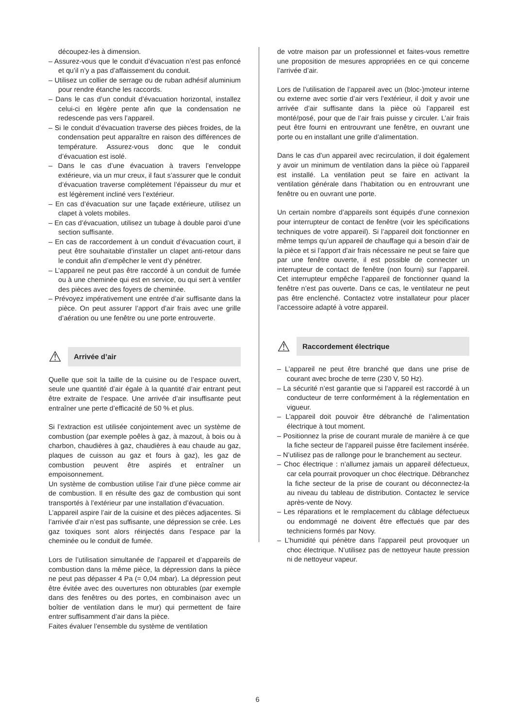découpez-les à dimension.
– Assurez-vous que le conduit d’évacuation n’est pas enfoncé et qu’il n’y a pas d’affaissement du conduit.
– Utilisez un collier de serrage ou de ruban adhésif aluminium pour rendre étanche les raccords.
– Dans le cas d’un conduit d’évacuation horizontal, installez celui-ci en légère pente afin que la condensation ne redescende pas vers l’appareil.
– Si le conduit d’évacuation traverse des pièces froides, de la condensation peut apparaître en raison des différences de température. Assurez-vous donc que le conduit d’évacuation est isolé.
– Dans le cas d’une évacuation à travers l’enveloppe extérieure, via un mur creux, il faut s’assurer que le conduit d’évacuation traverse complètement l’épaisseur du mur et est légèrement incliné vers l’extérieur.
– En cas d’évacuation sur une façade extérieure, utilisez un clapet à volets mobiles.
– En cas d’évacuation, utilisez un tubage à double paroi d’une section suffisante.
– En cas de raccordement à un conduit d’évacuation court, il peut être souhaitable d’installer un clapet anti-retour dans le conduit afin d’empêcher le vent d’y pénétrer.
– L’appareil ne peut pas être raccordé à un conduit de fumée ou à une cheminée qui est en service, ou qui sert à ventiler des pièces avec des foyers de cheminée.
– Prévoyez impérativement une entrée d’air suffisante dans la pièce. On peut assurer l’apport d’air frais avec une grille d’aération ou une fenêtre ou une porte entrouverte.
⚠ Arrivée d’air
Quelle que soit la taille de la cuisine ou de l’espace ouvert, seule une quantité d’air égale à la quantité d’air entrant peut être extraite de l’espace. Une arrivée d’air insuffisante peut entraîner une perte d’efficacité de 50 % et plus.
Si l’extraction est utilisée conjointement avec un système de combustion (par exemple poêles à gaz, à mazout, à bois ou à charbon, chaudières à gaz, chaudières à eau chaude au gaz, plaques de cuisson au gaz et fours à gaz), les gaz de combustion peuvent être aspirés et entraîner un empoisonnement.
Un système de combustion utilise l’air d’une pièce comme air de combustion. Il en résulte des gaz de combustion qui sont transportés à l’extérieur par une installation d’évacuation.
L’appareil aspire l’air de la cuisine et des pièces adjacentes. Si l’arrivée d’air n’est pas suffisante, une dépression se crée. Les gaz toxiques sont alors réinjectés dans l’espace par la cheminée ou le conduit de fumée.
Lors de l’utilisation simultanée de l’appareil et d’appareils de combustion dans la même pièce, la dépression dans la pièce ne peut pas dépasser 4 Pa (= 0,04 mbar). La dépression peut être évitée avec des ouvertures non obturables (par exemple dans des fenêtres ou des portes, en combinaison avec un boîtier de ventilation dans le mur) qui permettent de faire entrer suffisamment d’air dans la pièce.
Faites évaluer l’ensemble du système de ventilation
de votre maison par un professionnel et faites-vous remettre une proposition de mesures appropriées en ce qui concerne l’arrivée d’air.
Lors de l’utilisation de l’appareil avec un (bloc-)moteur interne ou externe avec sortie d’air vers l’extérieur, il doit y avoir une arrivée d’air suffisante dans la pièce où l’appareil est monté/posé, pour que de l’air frais puisse y circuler. L’air frais peut être fourni en entrouvrant une fenêtre, en ouvrant une porte ou en installant une grille d’alimentation.
Dans le cas d’un appareil avec recirculation, il doit également y avoir un minimum de ventilation dans la pièce où l’appareil est installé. La ventilation peut se faire en activant la ventilation générale dans l’habitation ou en entrouvrant une fenêtre ou en ouvrant une porte.
Un certain nombre d’appareils sont équipés d’une connexion pour interrupteur de contact de fenêtre (voir les spécifications techniques de votre appareil). Si l’appareil doit fonctionner en même temps qu’un appareil de chauffage qui a besoin d’air de la pièce et si l’apport d’air frais nécessaire ne peut se faire que par une fenêtre ouverte, il est possible de connecter un interrupteur de contact de fenêtre (non fourni) sur l’appareil. Cet interrupteur empêche l’appareil de fonctionner quand la fenêtre n’est pas ouverte. Dans ce cas, le ventilateur ne peut pas être enclenché. Contactez votre installateur pour placer l’accessoire adapté à votre appareil.
⚠ Raccordement électrique
– L’appareil ne peut être branché que dans une prise de courant avec broche de terre (230 V, 50 Hz).
– La sécurité n’est garantie que si l’appareil est raccordé à un conducteur de terre conformément à la réglementation en vigueur.
– L’appareil doit pouvoir être débranché de l’alimentation électrique à tout moment.
– Positionnez la prise de courant murale de manière à ce que la fiche secteur de l’appareil puisse être facilement insérée.
– N’utilisez pas de rallonge pour le branchement au secteur.
– Choc électrique : n’allumez jamais un appareil défectueux, car cela pourrait provoquer un choc électrique. Débranchez la fiche secteur de la prise de courant ou déconnectez-la au niveau du tableau de distribution. Contactez le service après-vente de Novy.
– Les réparations et le remplacement du câblage défectueux ou endommagé ne doivent être effectués que par des techniciens formés par Novy.
– L’humidité qui pénètre dans l’appareil peut provoquer un choc électrique. N’utilisez pas de nettoyeur haute pression ni de nettoyeur vapeur.
6